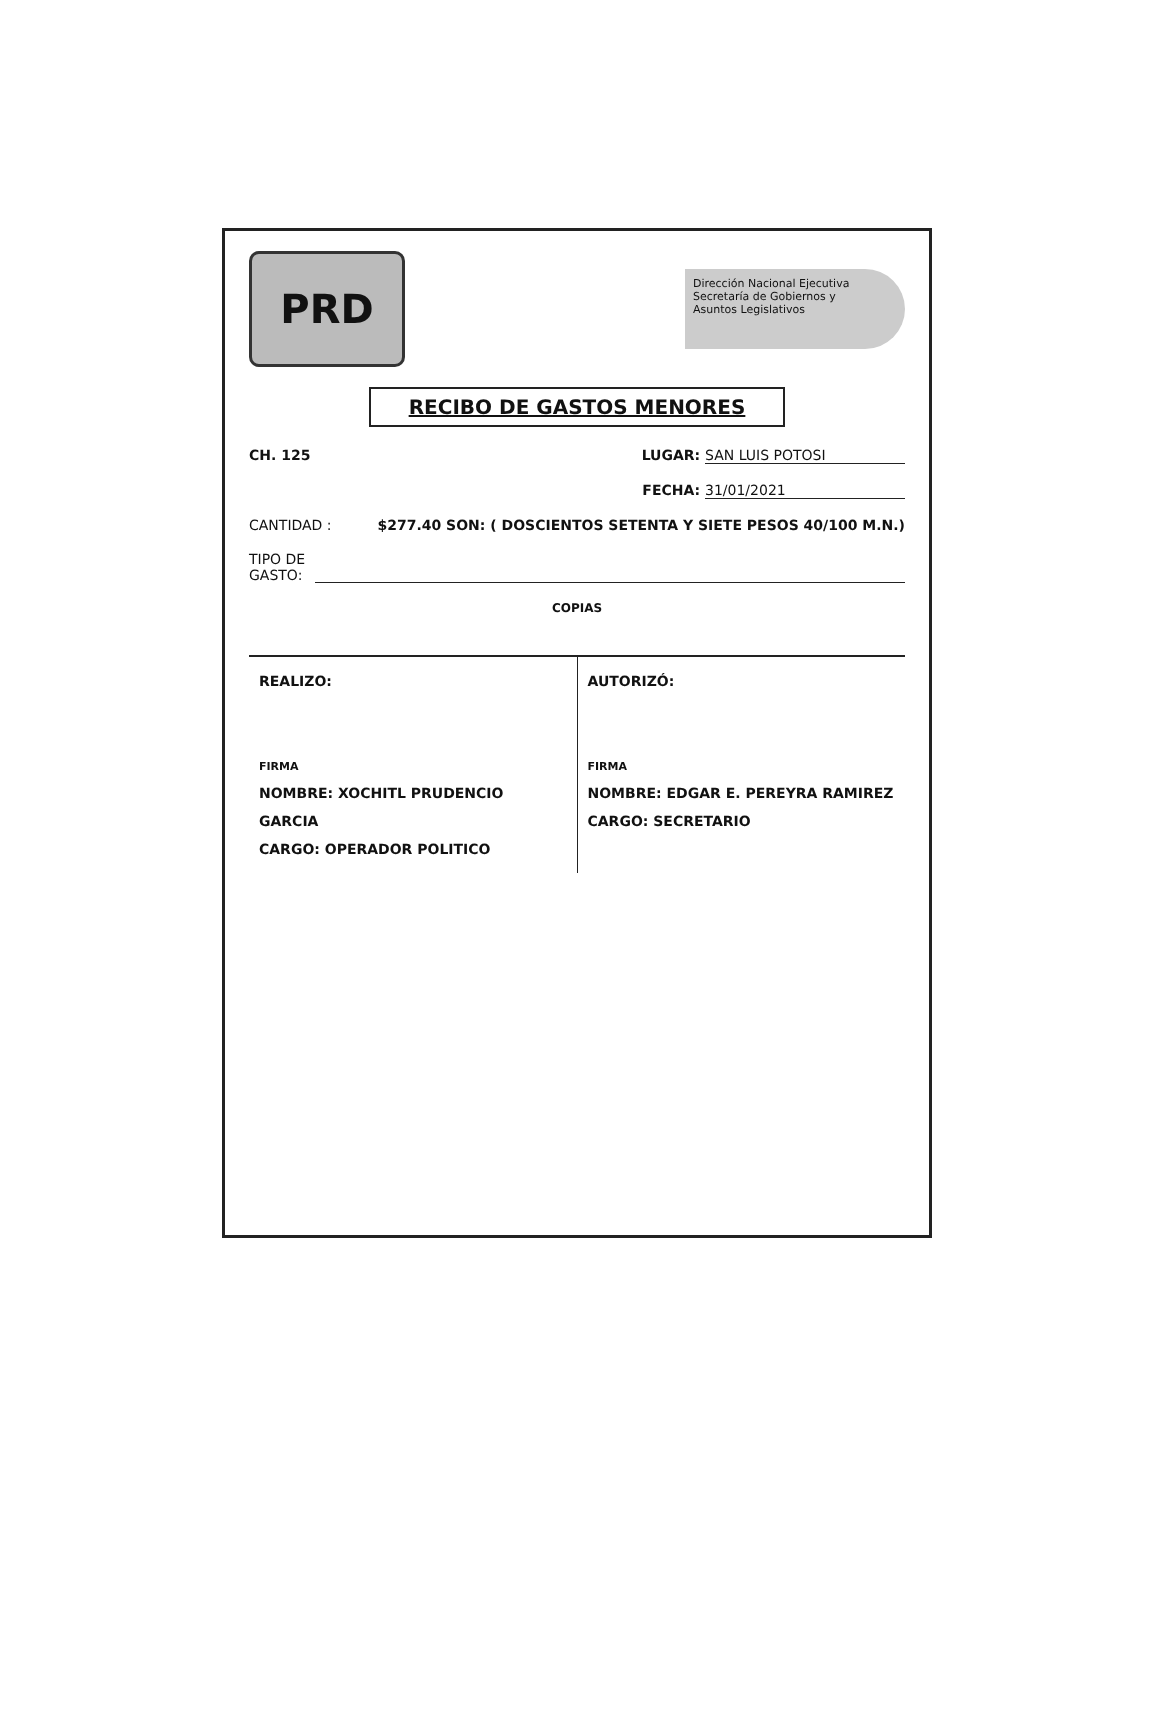PRD
Dirección Nacional Ejecutiva
Secretaría de Gobiernos y
Asuntos Legislativos
RECIBO DE GASTOS MENORES
CH. 125 LUGAR: SAN LUIS POTOSI
FECHA: 31/01/2021
CANTIDAD : $277.40 SON: ( DOSCIENTOS SETENTA Y SIETE PESOS 40/100 M.N.)
TIPO DE
GASTO:
COPIAS
REALIZO:
FIRMA
NOMBRE: XOCHITL PRUDENCIO GARCIA
CARGO: OPERADOR POLITICO
AUTORIZÓ:
FIRMA
NOMBRE: EDGAR E. PEREYRA RAMIREZ
CARGO: SECRETARIO